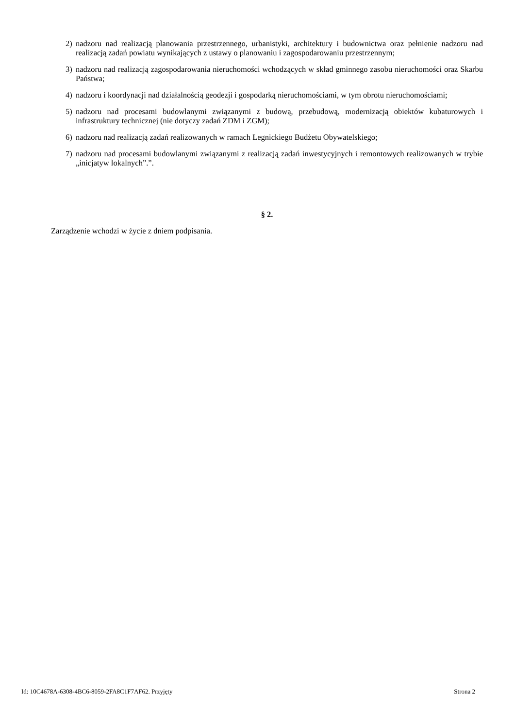2) nadzoru nad realizacją planowania przestrzennego, urbanistyki, architektury i budownictwa oraz pełnienie nadzoru nad realizacją zadań powiatu wynikających z ustawy o planowaniu i zagospodarowaniu przestrzennym;
3) nadzoru nad realizacją zagospodarowania nieruchomości wchodzących w skład gminnego zasobu nieruchomości oraz Skarbu Państwa;
4) nadzoru i koordynacji nad działalnością geodezji i gospodarką nieruchomościami, w tym obrotu nieruchomościami;
5) nadzoru nad procesami budowlanymi związanymi z budową, przebudową, modernizacją obiektów kubaturowych i infrastruktury technicznej (nie dotyczy zadań ZDM i ZGM);
6) nadzoru nad realizacją zadań realizowanych w ramach Legnickiego Budżetu Obywatelskiego;
7) nadzoru nad procesami budowlanymi związanymi z realizacją zadań inwestycyjnych i remontowych realizowanych w trybie „inicjatyw lokalnych”.”.
§ 2.
Zarządzenie wchodzi w życie z dniem podpisania.
Id: 10C4678A-6308-4BC6-8059-2FA8C1F7AF62. Przyjęty Strona 2